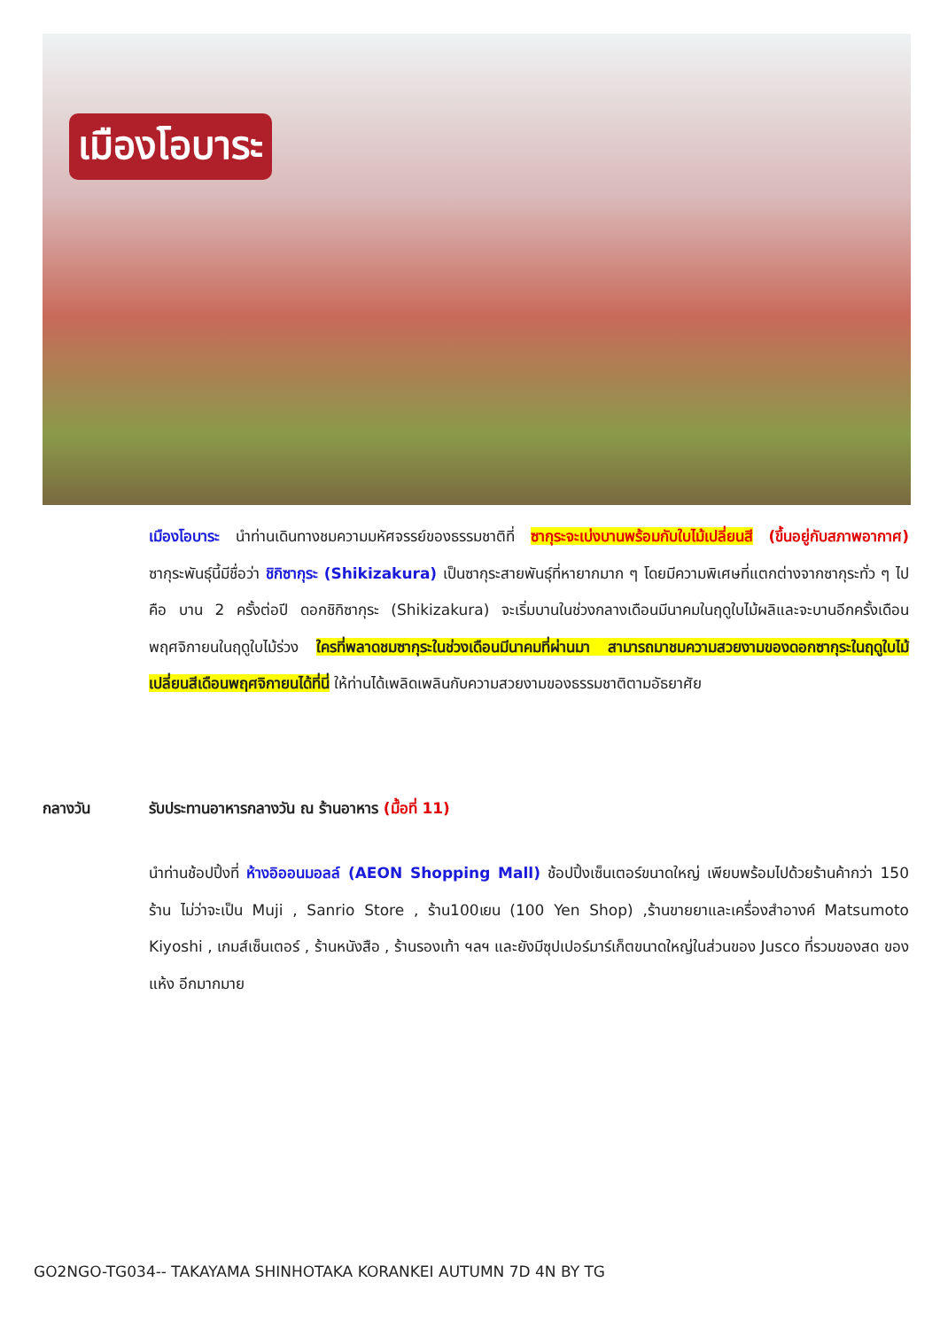เมืองโอบาระ
เมืองโอบาระ นำท่านเดินทางชมความมหัศจรรย์ของธรรมชาติที่ ซากุระจะเบ่งบานพร้อมกับใบไม้เปลี่ยนสี (ขึ้นอยู่กับสภาพอากาศ) ซากุระพันธุ์นี้มีชื่อว่า ชิกิซากุระ (Shikizakura) เป็นซากุระสายพันธุ์ที่หายากมาก ๆ โดยมีความพิเศษที่แตกต่างจากซากุระทั่ว ๆ ไป คือ บาน 2 ครั้งต่อปี ดอกชิกิซากุระ (Shikizakura) จะเริ่มบานในช่วงกลางเดือนมีนาคมในฤดูใบไม้ผลิและจะบานอีกครั้งเดือนพฤศจิกายนในฤดูใบไม้ร่วง ใครที่พลาดชมซากุระในช่วงเดือนมีนาคมที่ผ่านมา สามารถมาชมความสวยงามของดอกซากุระในฤดูใบไม้เปลี่ยนสีเดือนพฤศจิกายนได้ที่นี่ ให้ท่านได้เพลิดเพลินกับความสวยงามของธรรมชาติตามอัธยาศัย
กลางวัน รับประทานอาหารกลางวัน ณ ร้านอาหาร (มื้อที่ 11)
นำท่านช้อปปิ้งที่ ห้างอิออนมอลล์ (AEON Shopping Mall) ช้อปปิ้งเซ็นเตอร์ขนาดใหญ่ เพียบพร้อมไปด้วยร้านค้ากว่า 150 ร้าน ไม่ว่าจะเป็น Muji , Sanrio Store , ร้าน100เยน (100 Yen Shop) ,ร้านขายยาและเครื่องสำอางค์ Matsumoto Kiyoshi , เกมส์เซ็นเตอร์ , ร้านหนังสือ , ร้านรองเท้า ฯลฯ และยังมีซุปเปอร์มาร์เก็ตขนาดใหญ่ในส่วนของ Jusco ที่รวมของสด ของแห้ง อีกมากมาย
GO2NGO-TG034-- TAKAYAMA SHINHOTAKA KORANKEI AUTUMN 7D 4N BY TG